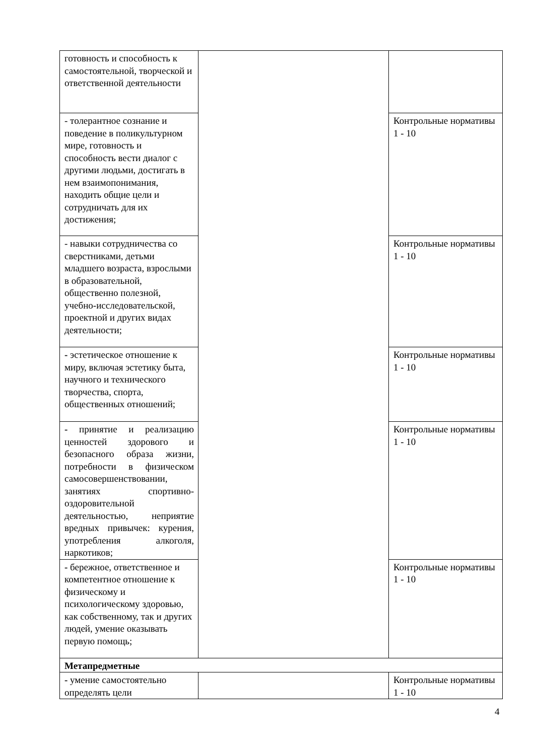| готовность и способность к самостоятельной, творческой и ответственной деятельности | | |
| - толерантное сознание и поведение в поликультурном мире, готовность и способность вести диалог с другими людьми, достигать в нем взаимопонимания, находить общие цели и сотрудничать для их достижения; | | Контрольные нормативы 1 - 10 |
| - навыки сотрудничества со сверстниками, детьми младшего возраста, взрослыми в образовательной, общественно полезной, учебно-исследовательской, проектной и других видах деятельности; | | Контрольные нормативы 1 - 10 |
| - эстетическое отношение к миру, включая эстетику быта, научного и технического творчества, спорта, общественных отношений; | | Контрольные нормативы 1 - 10 |
| - принятие и реализацию ценностей здорового и безопасного образа жизни, потребности в физическом самосовершенствовании, занятиях спортивно-оздоровительной деятельностью, неприятие вредных привычек: курения, употребления алкоголя, наркотиков; | | Контрольные нормативы 1 - 10 |
| - бережное, ответственное и компетентное отношение к физическому и психологическому здоровью, как собственному, так и других людей, умение оказывать первую помощь; | | Контрольные нормативы 1 - 10 |
| Метапредметные | | |
| - умение самостоятельно определять цели | | Контрольные нормативы 1 - 10 |
4